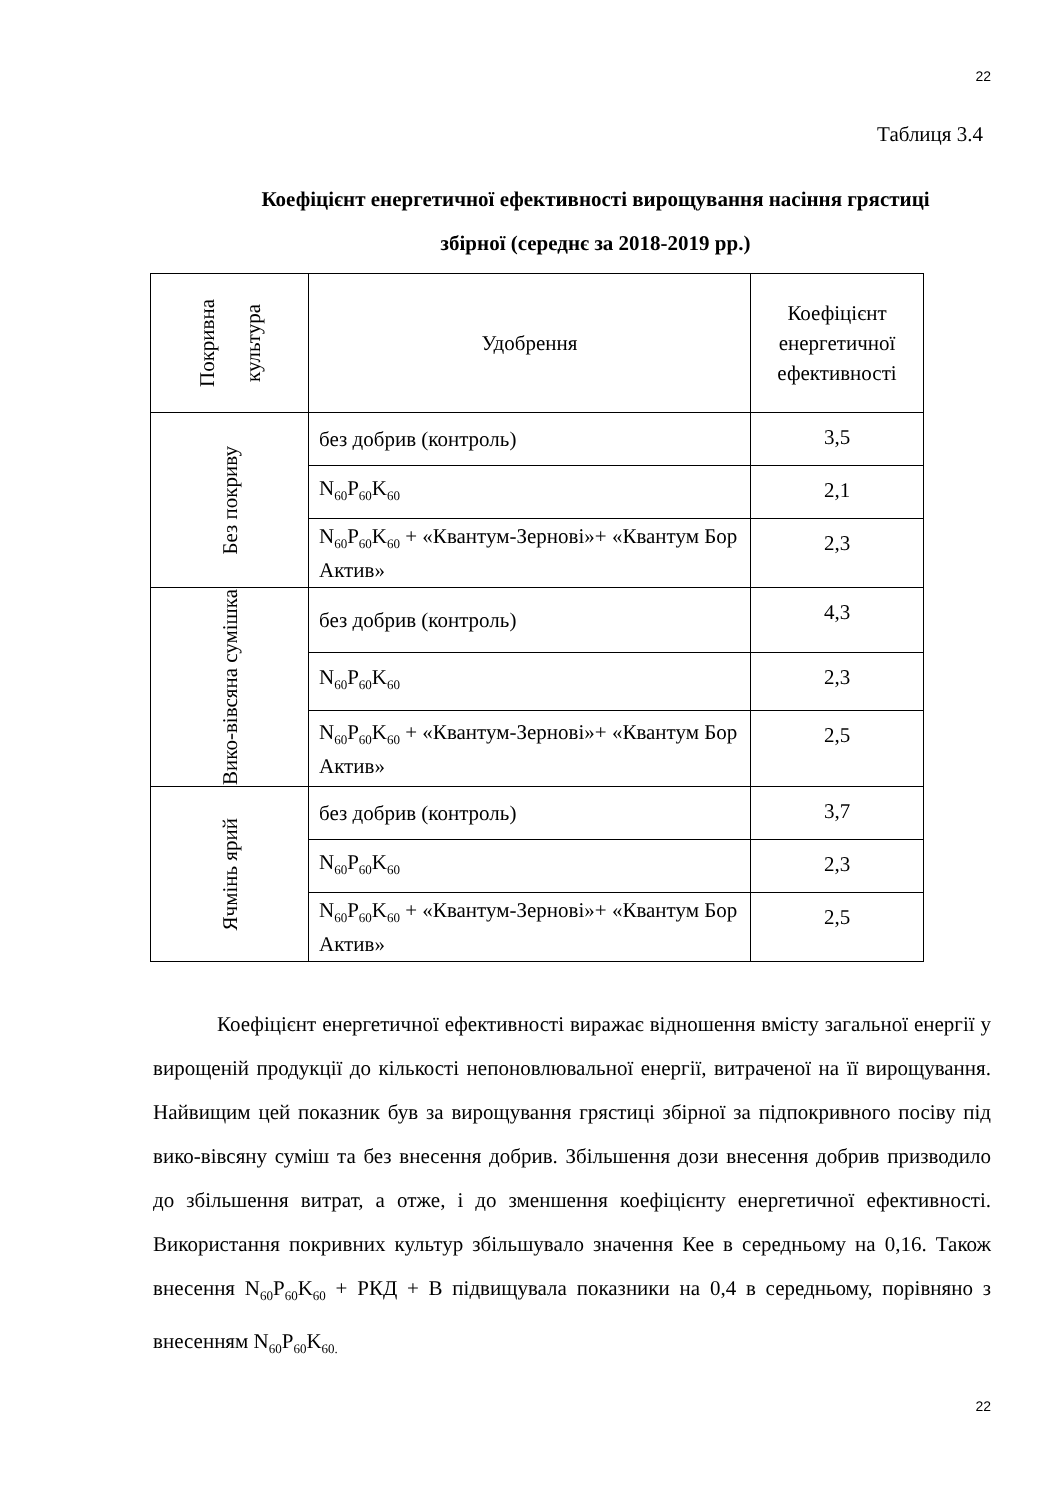22
Таблиця 3.4
Коефіцієнт енергетичної ефективності вирощування насіння грястиці збірної (середнє за 2018-2019 рр.)
| Покривна культура | Удобрення | Коефіцієнт енергетичної ефективності |
| --- | --- | --- |
| Без покриву | без добрив (контроль) | 3,5 |
| | N<sub>60</sub>P<sub>60</sub>K<sub>60</sub> | 2,1 |
| | N<sub>60</sub>P<sub>60</sub>K<sub>60</sub> + «Квантум-Зернові»+ «Квантум Бор Актив» | 2,3 |
| Вико-вівсяна сумішка | без добрив (контроль) | 4,3 |
| | N<sub>60</sub>P<sub>60</sub>K<sub>60</sub> | 2,3 |
| | N<sub>60</sub>P<sub>60</sub>K<sub>60</sub> + «Квантум-Зернові»+ «Квантум Бор Актив» | 2,5 |
| Ячмінь ярий | без добрив (контроль) | 3,7 |
| | N<sub>60</sub>P<sub>60</sub>K<sub>60</sub> | 2,3 |
| | N<sub>60</sub>P<sub>60</sub>K<sub>60</sub> + «Квантум-Зернові»+ «Квантум Бор Актив» | 2,5 |
Коефіцієнт енергетичної ефективності виражає відношення вмісту загальної енергії у вирощеній продукції до кількості непоновлювальної енергії, витраченої на її вирощування. Найвищим цей показник був за вирощування грястиці збірної за підпокривного посіву під вико-вівсяну суміш та без внесення добрив. Збільшення дози внесення добрив призводило до збільшення витрат, а отже, і до зменшення коефіцієнту енергетичної ефективності. Використання покривних культур збільшувало значення Кее в середньому на 0,16. Також внесення N<sub>60</sub>P<sub>60</sub>K<sub>60</sub> + РКД + В підвищувала показники на 0,4 в середньому, порівняно з внесенням N<sub>60</sub>P<sub>60</sub>K<sub>60.</sub>
22